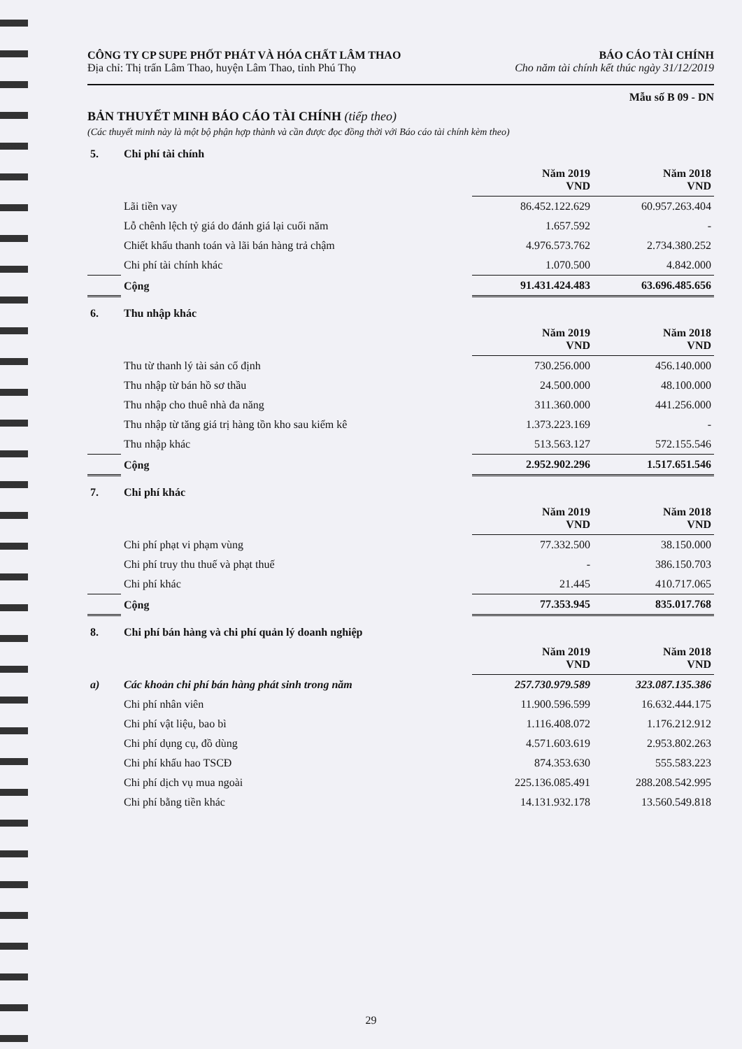CÔNG TY CP SUPE PHỐT PHÁT VÀ HÓA CHẤT LÂM THAO
Địa chỉ: Thị trấn Lâm Thao, huyện Lâm Thao, tỉnh Phú Thọ
BÁO CÁO TÀI CHÍNH
Cho năm tài chính kết thúc ngày 31/12/2019
Mẫu số B 09 - DN
BẢN THUYẾT MINH BÁO CÁO TÀI CHÍNH (tiếp theo)
(Các thuyết minh này là một bộ phận hợp thành và cần được đọc đồng thời với Báo cáo tài chính kèm theo)
| 5. | Chi phí tài chính | | |
| | | Năm 2019 VND | Năm 2018 VND |
| | Lãi tiền vay | 86.452.122.629 | 60.957.263.404 |
| | Lỗ chênh lệch tỷ giá do đánh giá lại cuối năm | 1.657.592 | - |
| | Chiết khấu thanh toán và lãi bán hàng trả chậm | 4.976.573.762 | 2.734.380.252 |
| | Chi phí tài chính khác | 1.070.500 | 4.842.000 |
| | Cộng | 91.431.424.483 | 63.696.485.656 |
| 6. | Thu nhập khác | | |
| | | Năm 2019 VND | Năm 2018 VND |
| | Thu từ thanh lý tài sản cố định | 730.256.000 | 456.140.000 |
| | Thu nhập từ bán hồ sơ thầu | 24.500.000 | 48.100.000 |
| | Thu nhập cho thuê nhà đa năng | 311.360.000 | 441.256.000 |
| | Thu nhập từ tăng giá trị hàng tồn kho sau kiểm kê | 1.373.223.169 | - |
| | Thu nhập khác | 513.563.127 | 572.155.546 |
| | Cộng | 2.952.902.296 | 1.517.651.546 |
| 7. | Chi phí khác | | |
| | | Năm 2019 VND | Năm 2018 VND |
| | Chi phí phạt vi phạm vùng | 77.332.500 | 38.150.000 |
| | Chi phí truy thu thuế và phạt thuế | - | 386.150.703 |
| | Chi phí khác | 21.445 | 410.717.065 |
| | Cộng | 77.353.945 | 835.017.768 |
| 8. | Chi phí bán hàng và chi phí quản lý doanh nghiệp | | |
| | | Năm 2019 VND | Năm 2018 VND |
| a) | Các khoản chi phí bán hàng phát sinh trong năm | 257.730.979.589 | 323.087.135.386 |
| | Chi phí nhân viên | 11.900.596.599 | 16.632.444.175 |
| | Chi phí vật liệu, bao bì | 1.116.408.072 | 1.176.212.912 |
| | Chi phí dụng cụ, đồ dùng | 4.571.603.619 | 2.953.802.263 |
| | Chi phí khấu hao TSCĐ | 874.353.630 | 555.583.223 |
| | Chi phí dịch vụ mua ngoài | 225.136.085.491 | 288.208.542.995 |
| | Chi phí bằng tiền khác | 14.131.932.178 | 13.560.549.818 |
29